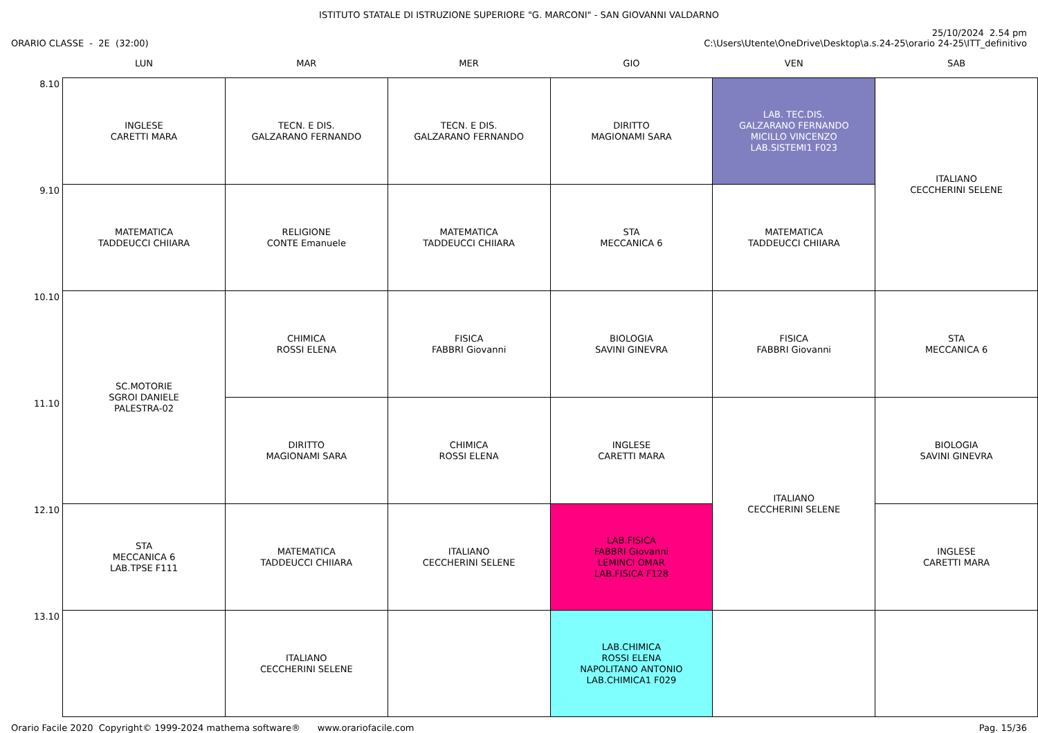ISTITUTO STATALE DI ISTRUZIONE SUPERIORE "G. MARCONI" - SAN GIOVANNI VALDARNO
ORARIO CLASSE - 2E (32:00)
25/10/2024 2.54 pm
C:\Users\Utente\OneDrive\Desktop\a.s.24-25\orario 24-25\ITT_definitivo
| | LUN | MAR | MER | GIO | VEN | SAB |
| --- | --- | --- | --- | --- | --- | --- |
| 8.10 | INGLESE CARETTI MARA | TECN. E DIS. GALZARANO FERNANDO | TECN. E DIS. GALZARANO FERNANDO | DIRITTO MAGIONAMI SARA | LAB. TEC.DIS. GALZARANO FERNANDO MICILLO VINCENZO LAB.SISTEMI1 F023 | ITALIANO CECCHERINI SELENE |
| 9.10 | MATEMATICA TADDEUCCI CHIIARA | RELIGIONE CONTE Emanuele | MATEMATICA TADDEUCCI CHIIARA | STA MECCANICA 6 | MATEMATICA TADDEUCCI CHIIARA | |
| 10.10 | SC.MOTORIE SGROI DANIELE PALESTRA-02 | CHIMICA ROSSI ELENA | FISICA FABBRI Giovanni | BIOLOGIA SAVINI GINEVRA | FISICA FABBRI Giovanni | STA MECCANICA 6 |
| 11.10 | | DIRITTO MAGIONAMI SARA | CHIMICA ROSSI ELENA | INGLESE CARETTI MARA | ITALIANO CECCHERINI SELENE | BIOLOGIA SAVINI GINEVRA |
| 12.10 | STA MECCANICA 6 LAB.TPSE F111 | MATEMATICA TADDEUCCI CHIIARA | ITALIANO CECCHERINI SELENE | LAB.FISICA FABBRI Giovanni LEMINCI OMAR LAB.FISICA F128 | | INGLESE CARETTI MARA |
| 13.10 | | ITALIANO CECCHERINI SELENE | | LAB.CHIMICA ROSSI ELENA NAPOLITANO ANTONIO LAB.CHIMICA1 F029 | | |
Orario Facile 2020 Copyright© 1999-2024 mathema software® www.orariofacile.com
Pag. 15/36